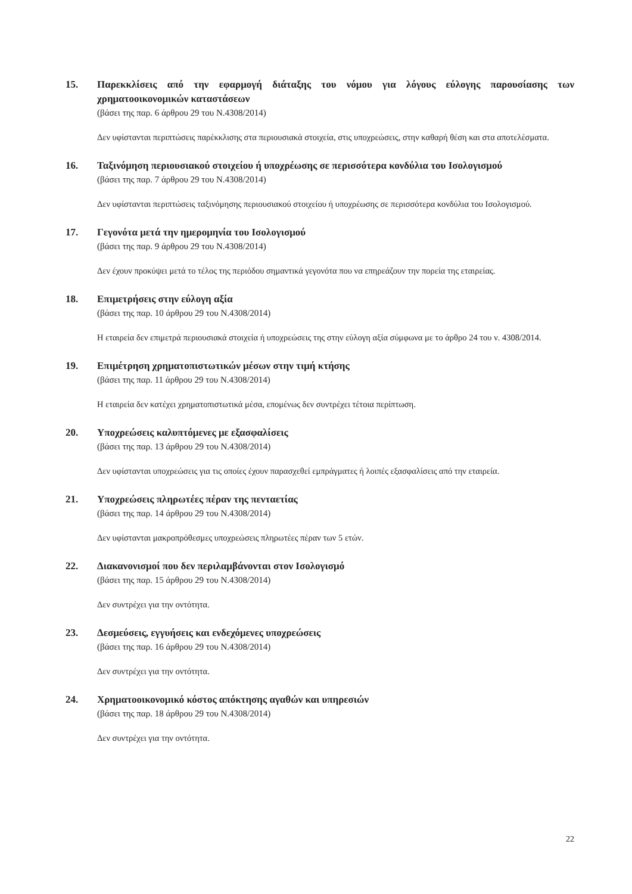15. Παρεκκλίσεις από την εφαρμογή διάταξης του νόμου για λόγους εύλογης παρουσίασης των χρηματοοικονομικών καταστάσεων
(βάσει της παρ. 6 άρθρου 29 του Ν.4308/2014)
Δεν υφίστανται περιπτώσεις παρέκκλισης στα περιουσιακά στοιχεία, στις υποχρεώσεις, στην καθαρή θέση και στα αποτελέσματα.
16. Ταξινόμηση περιουσιακού στοιχείου ή υποχρέωσης σε περισσότερα κονδύλια του Ισολογισμού
(βάσει της παρ. 7 άρθρου 29 του Ν.4308/2014)
Δεν υφίστανται περιπτώσεις ταξινόμησης περιουσιακού στοιχείου ή υποχρέωσης σε περισσότερα κονδύλια του Ισολογισμού.
17. Γεγονότα μετά την ημερομηνία του Ισολογισμού
(βάσει της παρ. 9 άρθρου 29 του Ν.4308/2014)
Δεν έχουν προκύψει μετά το τέλος της περιόδου σημαντικά γεγονότα που να επηρεάζουν την πορεία της εταιρείας.
18. Επιμετρήσεις στην εύλογη αξία
(βάσει της παρ. 10 άρθρου 29 του Ν.4308/2014)
Η εταιρεία δεν επιμετρά περιουσιακά στοιχεία ή υποχρεώσεις της στην εύλογη αξία σύμφωνα με το άρθρο 24 του ν. 4308/2014.
19. Επιμέτρηση χρηματοπιστωτικών μέσων στην τιμή κτήσης
(βάσει της παρ. 11 άρθρου 29 του Ν.4308/2014)
Η εταιρεία δεν κατέχει χρηματοπιστωτικά μέσα, επομένως δεν συντρέχει τέτοια περίπτωση.
20. Υποχρεώσεις καλυπτόμενες με εξασφαλίσεις
(βάσει της παρ. 13 άρθρου 29 του Ν.4308/2014)
Δεν υφίστανται υποχρεώσεις για τις οποίες έχουν παρασχεθεί εμπράγματες ή λοιπές εξασφαλίσεις από την εταιρεία.
21. Υποχρεώσεις πληρωτέες πέραν της πενταετίας
(βάσει της παρ. 14 άρθρου 29 του Ν.4308/2014)
Δεν υφίστανται μακροπρόθεσμες υποχρεώσεις πληρωτέες πέραν των 5 ετών.
22. Διακανονισμοί που δεν περιλαμβάνονται στον Ισολογισμό
(βάσει της παρ. 15 άρθρου 29 του Ν.4308/2014)
Δεν συντρέχει για την οντότητα.
23. Δεσμεύσεις, εγγυήσεις και ενδεχόμενες υποχρεώσεις
(βάσει της παρ. 16 άρθρου 29 του Ν.4308/2014)
Δεν συντρέχει για την οντότητα.
24. Χρηματοοικονομικό κόστος απόκτησης αγαθών και υπηρεσιών
(βάσει της παρ. 18 άρθρου 29 του Ν.4308/2014)
Δεν συντρέχει για την οντότητα.
22